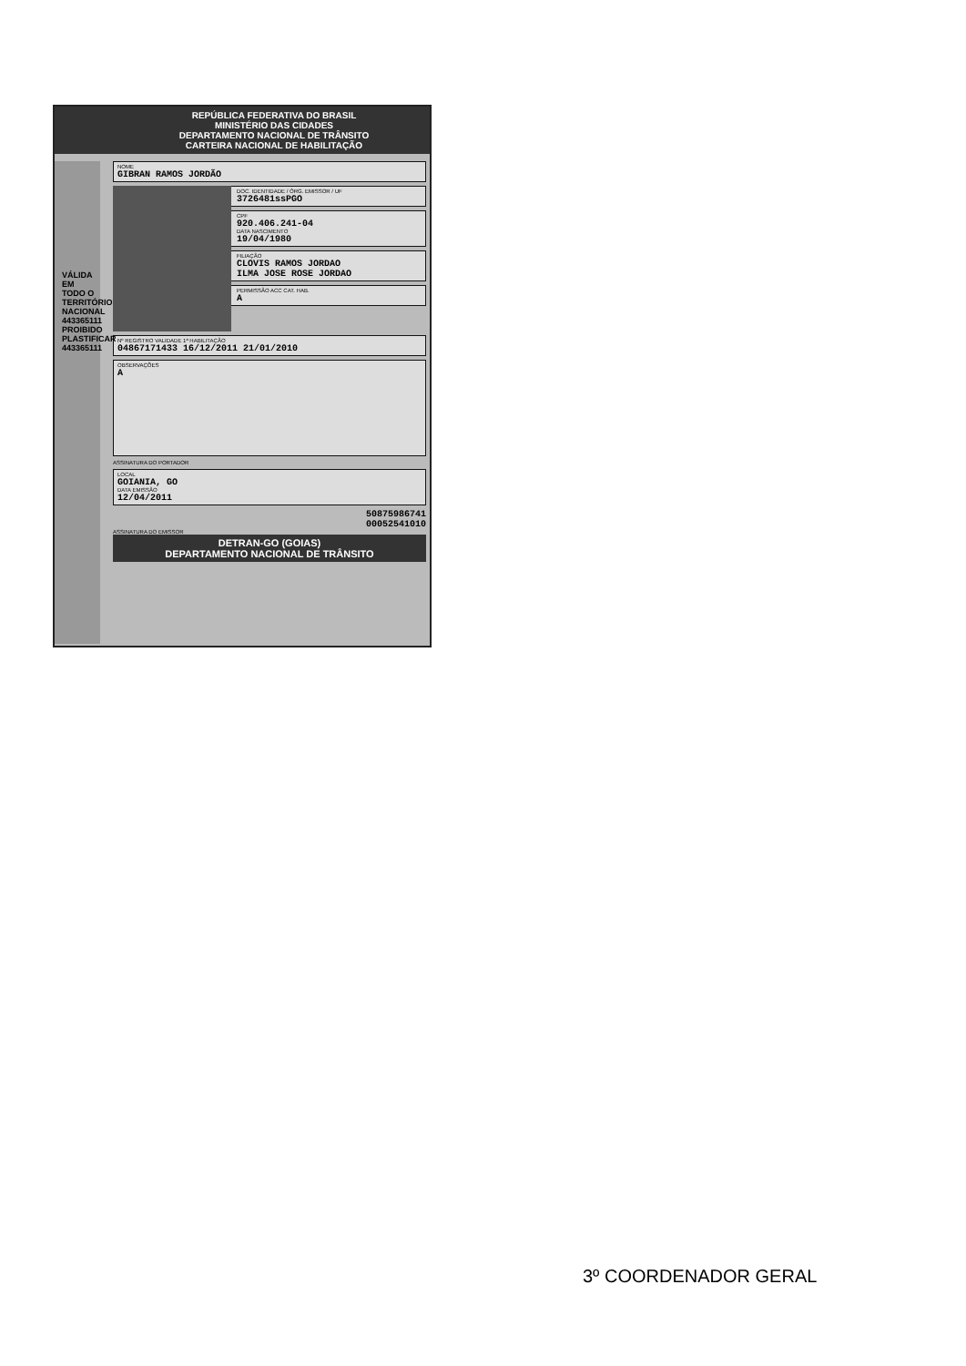REPÚBLICA FEDERATIVA DO BRASIL
MINISTÉRIO DAS CIDADES
DEPARTAMENTO NACIONAL DE TRÂNSITO
CARTEIRA NACIONAL DE HABILITAÇÃO
NOME
GIBRAN RAMOS JORDÃO
DOC. IDENTIDADE / ÓRG. EMISSOR / UF
3726481ssPGO
CPF
920.406.241-04
DATA NASCIMENTO
19/04/1980
FILIAÇÃO
CLOVIS RAMOS JORDAO
ILMA JOSE ROSE JORDAO
PERMISSÃO ACC CAT. HAB.
A
Nº REGISTRO VALIDADE 1ª HABILITAÇÃO
04867171433 16/12/2011 21/01/2010
OBSERVAÇÕES
A
ASSINATURA DO PORTADOR
LOCAL
GOIANIA, GO
DATA EMISSÃO
12/04/2011
50875986741
00052541010
ASSINATURA DO EMISSOR
DETRAN-GO (GOIAS)
DEPARTAMENTO NACIONAL DE TRÂNSITO
VÁLIDA EM TODO O TERRITÓRIO NACIONAL 443365111 PROIBIDO PLASTIFICAR 443365111
3º COORDENADOR GERAL